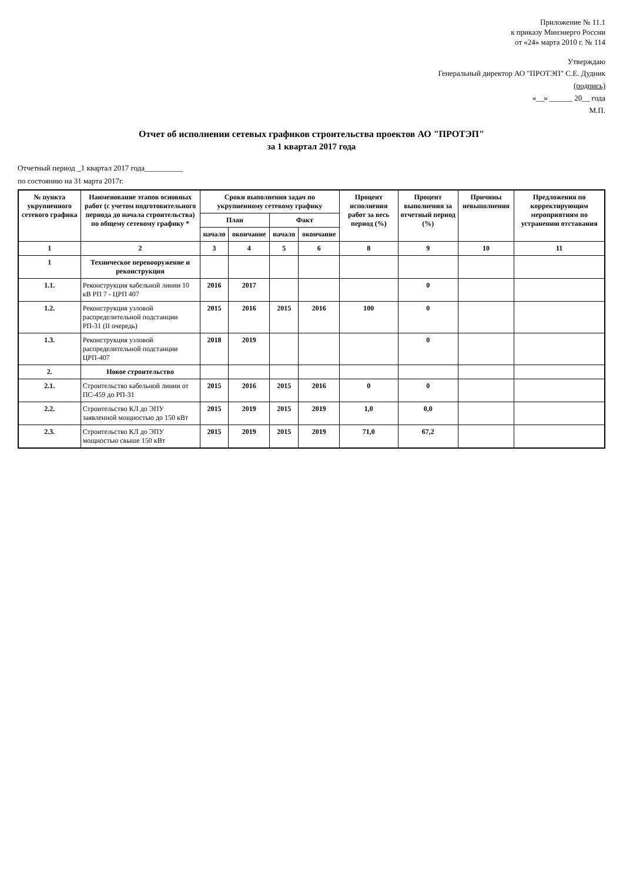Приложение № 11.1
к приказу Минэнерго России
от «24» марта 2010 г. № 114
Утверждаю
Генеральный директор АО "ПРОТЭП" С.Е. Дудник
(подпись)
«__» ______ 20__ года
М.П.
Отчет об исполнении сетевых графиков строительства проектов АО "ПРОТЭП"
за 1 квартал 2017 года
Отчетный период _1 квартал 2017 года__________
по состоянию на 31 марта 2017г.
| № пункта укрупненного сетевого графика | Наименование этапов основных работ (с учетом подготовительного периода до начала строительства) по общему сетевому графику * | Сроки выполнения задач по укрупненному сетевому графику | | | | Процент исполнения работ за весь период (%) | Процент выполнения за отчетный период (%) | Причины невыполнения | Предложения по корректирующим мероприятиям по устранению отставания |
| --- | --- | --- | --- | --- | --- | --- | --- | --- | --- |
| | | План | | Факт | | | | | |
| | | начало | окончание | начало | окончание | | | | |
| 1 | 2 | 3 | 4 | 5 | 6 | 8 | 9 | 10 | 11 |
| 1 | Техническое перевооружение и реконструкция | | | | | | | | |
| 1.1. | Реконструкция кабельной линии 10 кВ РП 7 - ЦРП 407 | 2016 | 2017 | | | | 0 | | |
| 1.2. | Реконструкция узловой распределительной подстанции РП-31 (II очередь) | 2015 | 2016 | 2015 | 2016 | 100 | 0 | | |
| 1.3. | Реконструкция узловой распределительной подстанции ЦРП-407 | 2018 | 2019 | | | | 0 | | |
| 2. | Новое строительство | | | | | | | | |
| 2.1. | Строительство кабельной линии от ПС-459 до РП-31 | 2015 | 2016 | 2015 | 2016 | 0 | 0 | | |
| 2.2. | Строительство КЛ до ЭПУ заявленной мощностью до 150 кВт | 2015 | 2019 | 2015 | 2019 | 1,0 | 0,0 | | |
| 2.3. | Строительство КЛ до ЭПУ мощностью свыше 150 кВт | 2015 | 2019 | 2015 | 2019 | 71,0 | 67,2 | | |